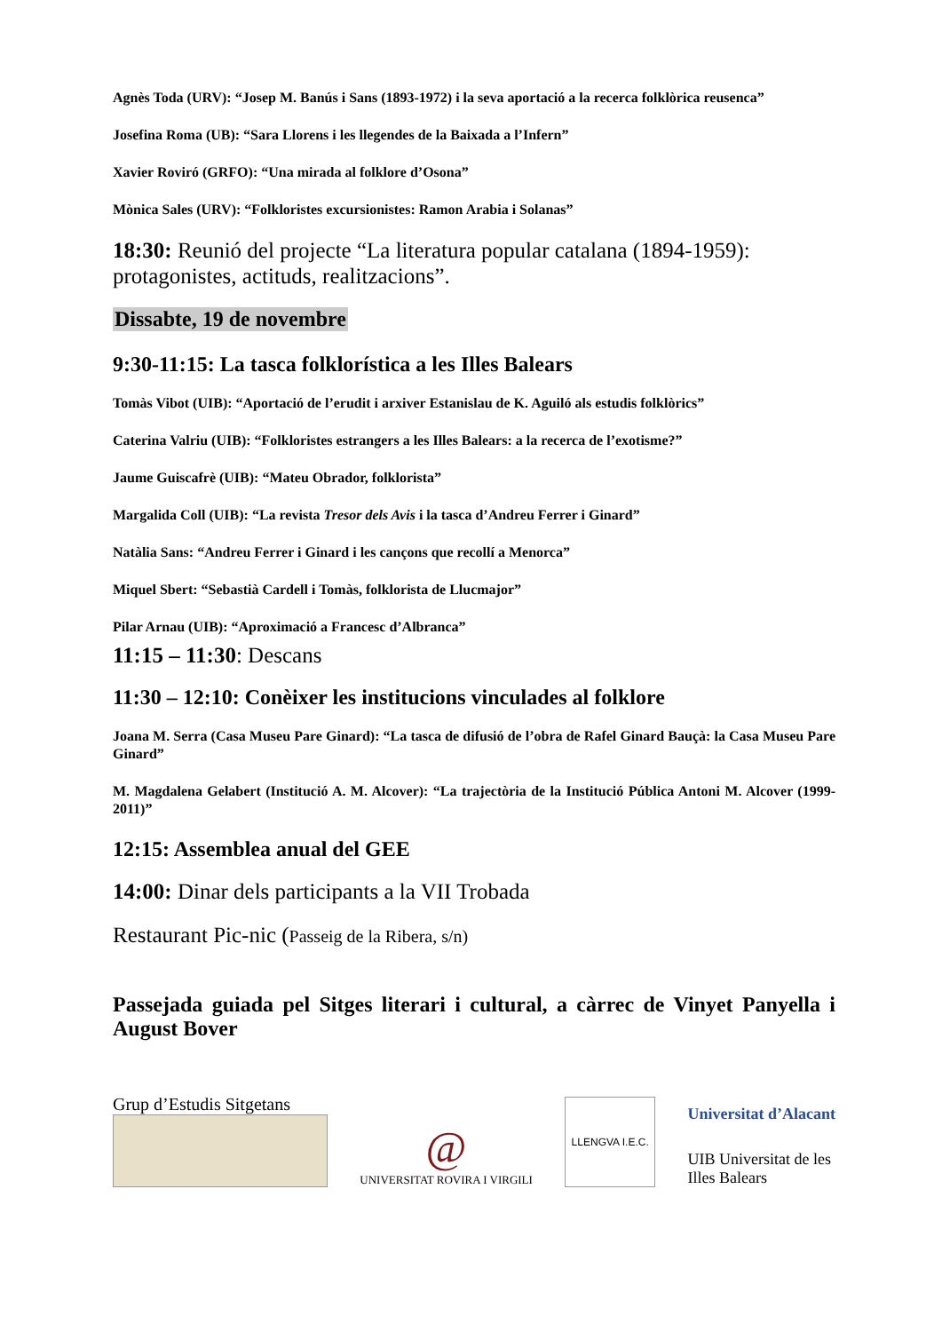Agnès Toda (URV): “Josep M. Banús i Sans (1893-1972) i la seva aportació a la recerca folklòrica reusenca”
Josefina Roma (UB): “Sara Llorens i les llegendes de la Baixada a l’Infern”
Xavier Roviró (GRFO): “Una mirada al folklore d’Osona”
Mònica Sales (URV): “Folkloristes excursionistes: Ramon Arabia i Solanas”
18:30: Reunió del projecte “La literatura popular catalana (1894-1959): protagonistes, actituds, realitzacions”.
Dissabte, 19 de novembre
9:30-11:15: La tasca folklorística a les Illes Balears
Tomàs Vibot (UIB): “Aportació de l’erudit i arxiver Estanislau de K. Aguiló als estudis folklòrics”
Caterina Valriu (UIB): “Folkloristes estrangers a les Illes Balears: a la recerca de l’exotisme?”
Jaume Guiscafrè (UIB): “Mateu Obrador, folklorista”
Margalida Coll (UIB): “La revista Tresor dels Avis i la tasca d’Andreu Ferrer i Ginard”
Natàlia Sans: “Andreu Ferrer i Ginard i les cançons que recollí a Menorca”
Miquel Sbert: “Sebastià Cardell i Tomàs, folklorista de Llucmajor”
Pilar Arnau (UIB): “Aproximació a Francesc d’Albranca”
11:15 – 11:30: Descans
11:30 – 12:10: Conèixer les institucions vinculades al folklore
Joana M. Serra (Casa Museu Pare Ginard): “La tasca de difusió de l’obra de Rafel Ginard Bauçà: la Casa Museu Pare Ginard”
M. Magdalena Gelabert (Institució A. M. Alcover): “La trajectòria de la Institució Pública Antoni M. Alcover (1999-2011)”
12:15: Assemblea anual del GEE
14:00: Dinar dels participants a la VII Trobada
Restaurant Pic-nic (Passeig de la Ribera, s/n)
Passejada guiada pel Sitges literari i cultural, a càrrec de Vinyet Panyella i August Bover
Grup d’Estudis Sitgetans
@
UNIVERSITAT ROVIRA I VIRGILI
LLENGVA I.E.C.
Universitat d’Alacant
UIB Universitat de les
Illes Balears